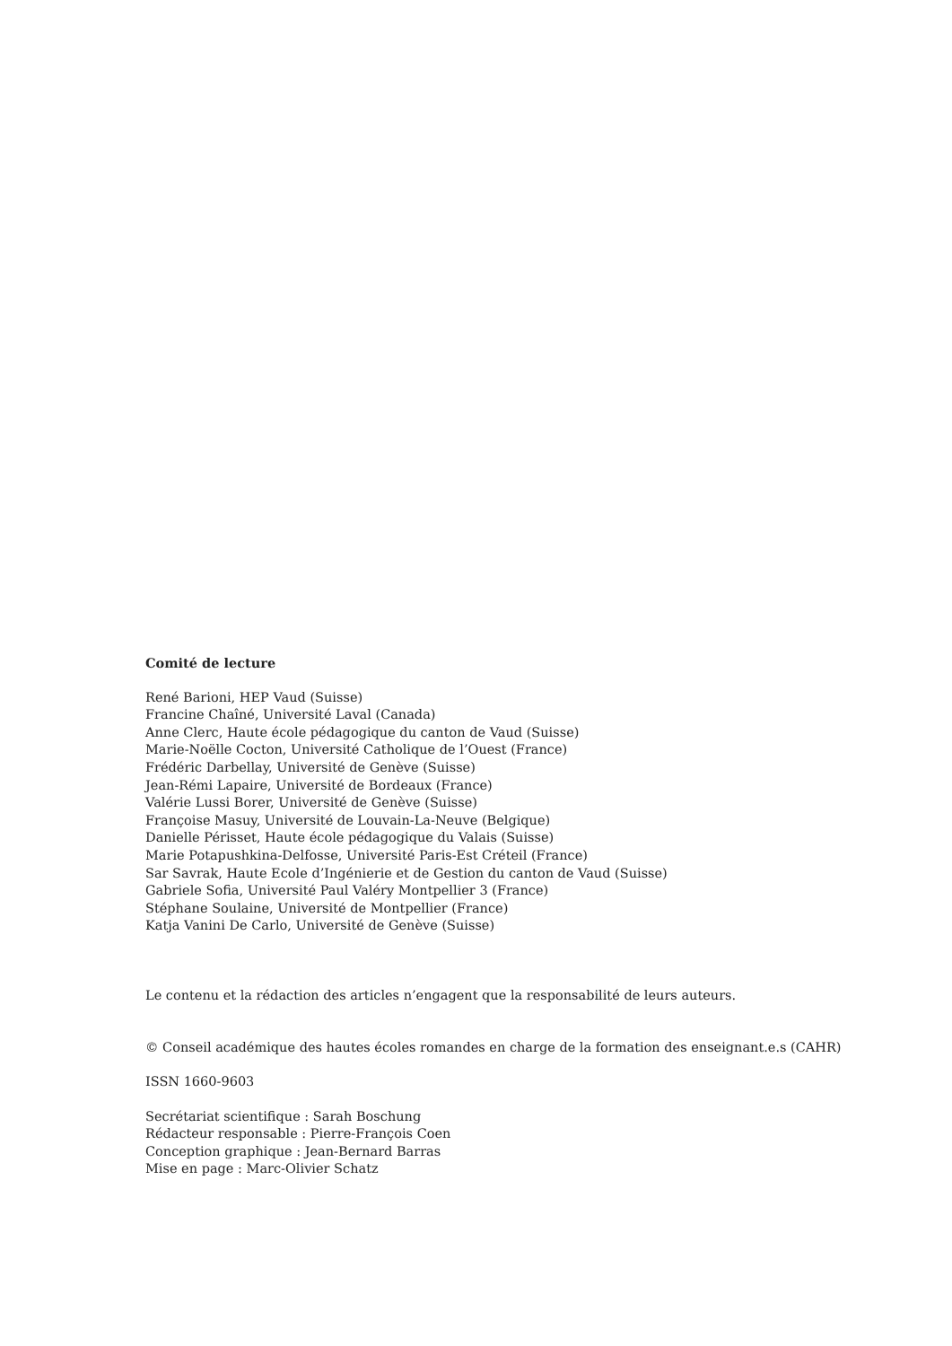Comité de lecture
René Barioni, HEP Vaud (Suisse)
Francine Chaîné, Université Laval (Canada)
Anne Clerc, Haute école pédagogique du canton de Vaud (Suisse)
Marie-Noëlle Cocton, Université Catholique de l’Ouest (France)
Frédéric Darbellay, Université de Genève (Suisse)
Jean-Rémi Lapaire, Université de Bordeaux (France)
Valérie Lussi Borer, Université de Genève (Suisse)
Françoise Masuy, Université de Louvain-La-Neuve (Belgique)
Danielle Périsset, Haute école pédagogique du Valais (Suisse)
Marie Potapushkina-Delfosse, Université Paris-Est Créteil (France)
Sar Savrak, Haute Ecole d’Ingénierie et de Gestion du canton de Vaud (Suisse)
Gabriele Sofia, Université Paul Valéry Montpellier 3 (France)
Stéphane Soulaine, Université de Montpellier (France)
Katja Vanini De Carlo, Université de Genève (Suisse)
Le contenu et la rédaction des articles n’engagent que la responsabilité de leurs auteurs.
© Conseil académique des hautes écoles romandes en charge de la formation des enseignant.e.s (CAHR)
ISSN 1660-9603
Secrétariat scientifique : Sarah Boschung
Rédacteur responsable : Pierre-François Coen
Conception graphique : Jean-Bernard Barras
Mise en page : Marc-Olivier Schatz